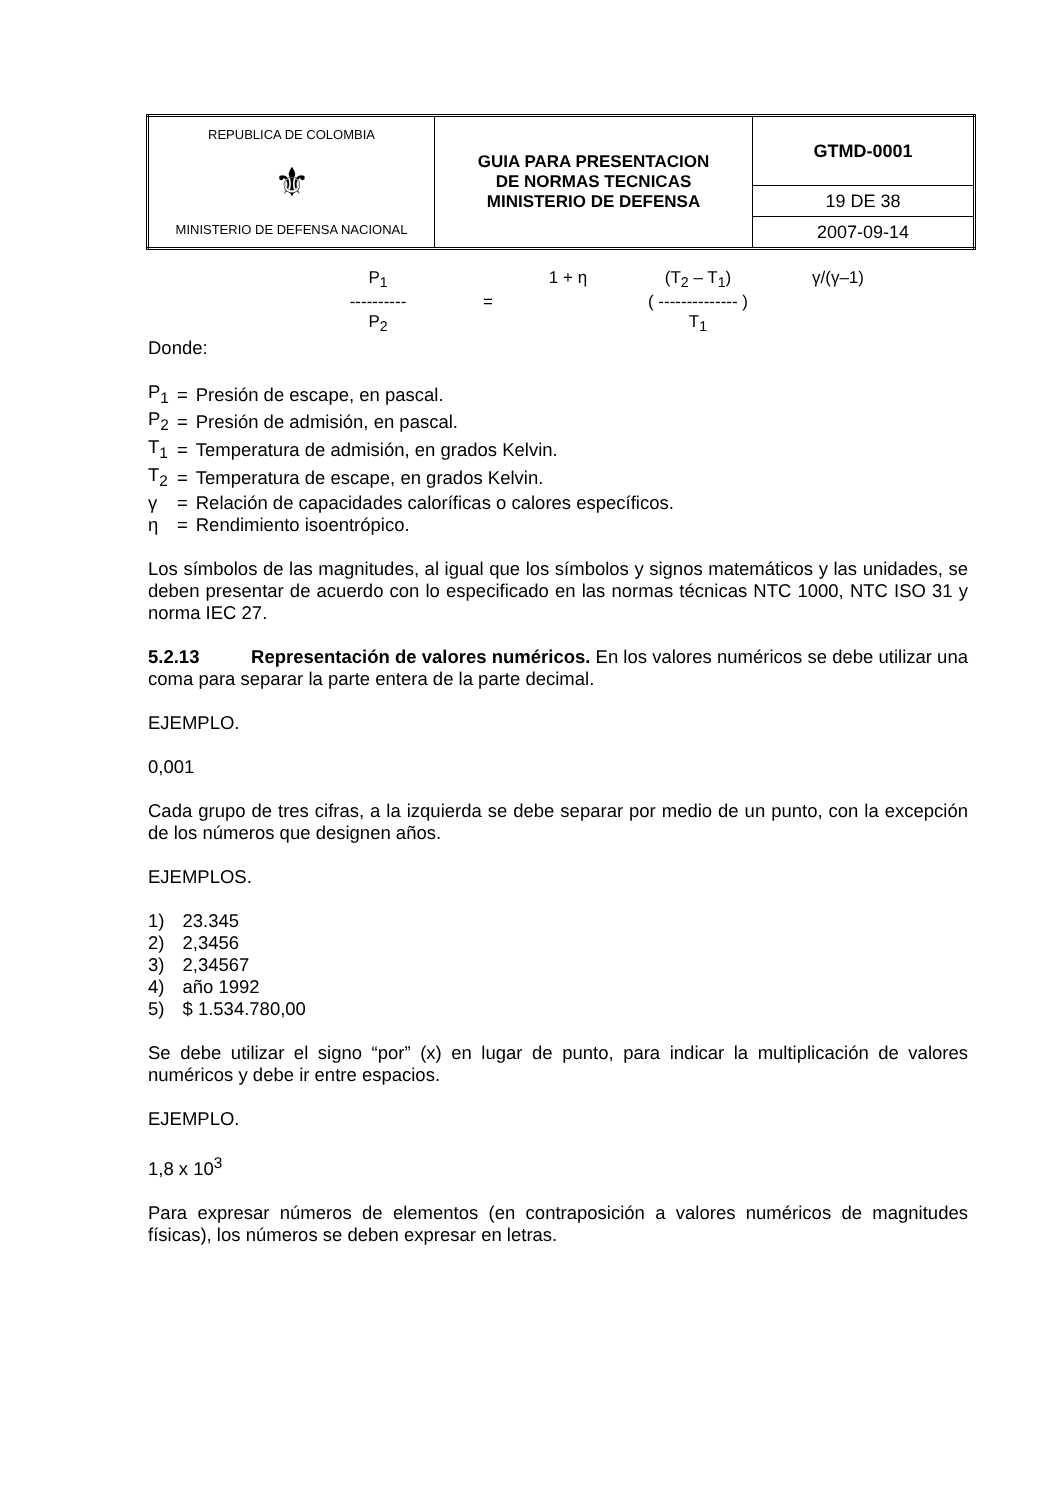| REPUBLICA DE COLOMBIA ⚜ MINISTERIO DE DEFENSA NACIONAL | GUIA PARA PRESENTACION DE NORMAS TECNICAS MINISTERIO DE DEFENSA | GTMD-0001 |
| | | 19 DE 38 |
| | | 2007-09-14 |
P<sub>1</sub>
1 + η
(T<sub>2</sub> – T<sub>1</sub>)
γ/(γ–1)
----------
=
( -------------- )
P<sub>2</sub>
T<sub>1</sub>
Donde:
| P<sub>1</sub> | = | Presión de escape, en pascal. |
| P<sub>2</sub> | = | Presión de admisión, en pascal. |
| T<sub>1</sub> | = | Temperatura de admisión, en grados Kelvin. |
| T<sub>2</sub> | = | Temperatura de escape, en grados Kelvin. |
| γ | = | Relación de capacidades caloríficas o calores específicos. |
| η | = | Rendimiento isoentrópico. |
Los símbolos de las magnitudes, al igual que los símbolos y signos matemáticos y las unidades, se deben presentar de acuerdo con lo especificado en las normas técnicas NTC 1000, NTC ISO 31 y norma IEC 27.
5.2.13 Representación de valores numéricos. En los valores numéricos se debe utilizar una coma para separar la parte entera de la parte decimal.
EJEMPLO.
0,001
Cada grupo de tres cifras, a la izquierda se debe separar por medio de un punto, con la excepción de los números que designen años.
EJEMPLOS.
| 1) | 23.345 |
| 2) | 2,3456 |
| 3) | 2,34567 |
| 4) | año 1992 |
| 5) | $ 1.534.780,00 |
Se debe utilizar el signo “por” (x) en lugar de punto, para indicar la multiplicación de valores numéricos y debe ir entre espacios.
EJEMPLO.
1,8 x 10<sup>3</sup>
Para expresar números de elementos (en contraposición a valores numéricos de magnitudes físicas), los números se deben expresar en letras.